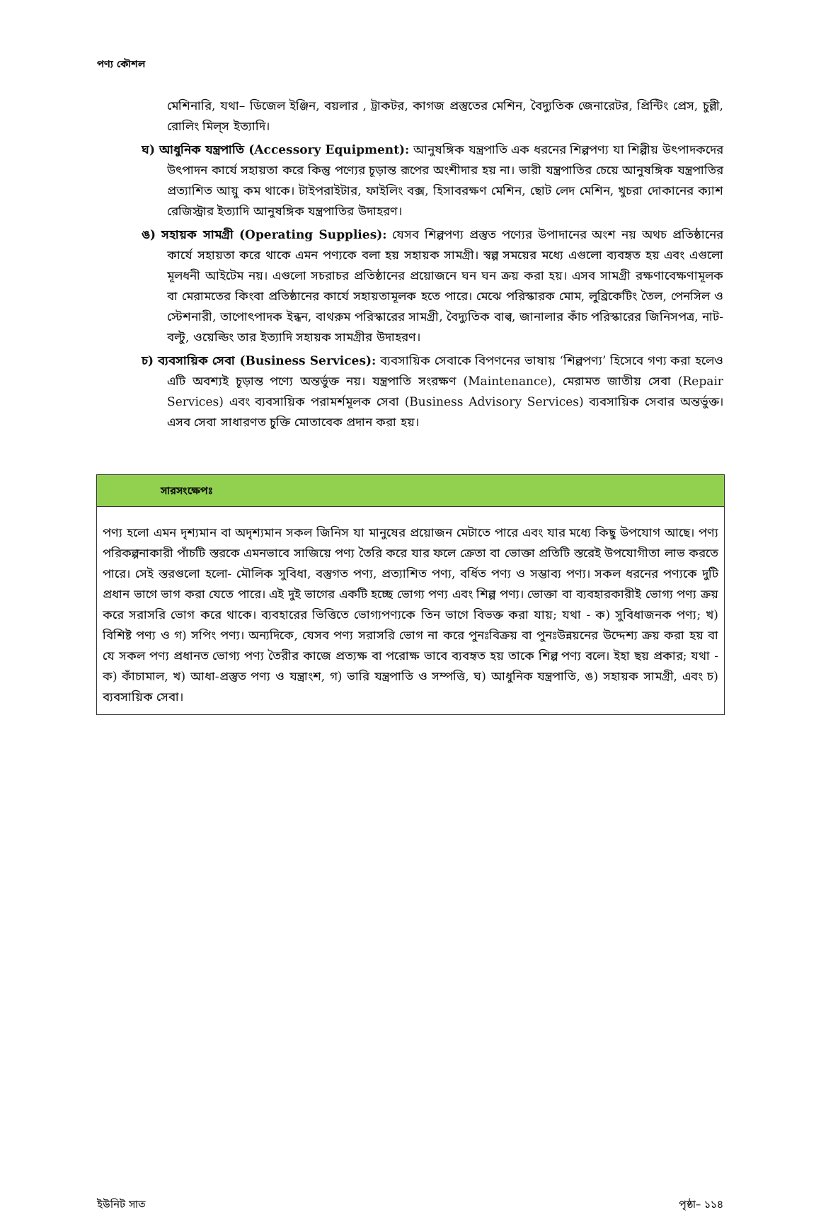পণ্য কৌশল
মেশিনারি, যথা– ডিজেল ইঞ্জিন, বয়লার , ট্রাকটর, কাগজ প্রস্তুতের মেশিন, বৈদ্যুতিক জেনারেটর, প্রিন্টিং প্রেস, চুল্লী, রোলিং মিল্‌স ইত্যাদি।
ঘ) আধুনিক যন্ত্রপাতি (Accessory Equipment): আনুষঙ্গিক যন্ত্রপাতি এক ধরনের শিল্পপণ্য যা শিল্পীয় উৎপাদকদের উৎপাদন কার্যে সহায়তা করে কিন্তু পণ্যের চূড়ান্ত রূপের অংশীদার হয় না। ভারী যন্ত্রপাতির চেয়ে আনুষঙ্গিক যন্ত্রপাতির প্রত্যাশিত আয়ু কম থাকে। টাইপরাইটার, ফাইলিং বক্স, হিসাবরক্ষণ মেশিন, ছোট লেদ মেশিন, খুচরা দোকানের ক্যাশ রেজিস্ট্রার ইত্যাদি আনুষঙ্গিক যন্ত্রপাতির উদাহরণ।
ঙ) সহায়ক সামগ্রী (Operating Supplies): যেসব শিল্পপণ্য প্রস্তুত পণ্যের উপাদানের অংশ নয় অথচ প্রতিষ্ঠানের কার্যে সহায়তা করে থাকে এমন পণ্যকে বলা হয় সহায়ক সামগ্রী। স্বল্প সময়ের মধ্যে এগুলো ব্যবহৃত হয় এবং এগুলো মূলধনী আইটেম নয়। এগুলো সচরাচর প্রতিষ্ঠানের প্রয়োজনে ঘন ঘন ক্রয় করা হয়। এসব সামগ্রী রক্ষণাবেক্ষণামূলক বা মেরামতের কিংবা প্রতিষ্ঠানের কার্যে সহায়তামূলক হতে পারে। মেঝে পরিস্কারক মোম, লুব্রিকেটিং তৈল, পেনসিল ও স্টেশনারী, তাপোৎপাদক ইন্ধন, বাথরুম পরিস্কারের সামগ্রী, বৈদ্যুতিক বাল্ব, জানালার কাঁচ পরিস্কারের জিনিসপত্র, নাট-বল্টু, ওয়েল্ডিং তার ইত্যাদি সহায়ক সামগ্রীর উদাহরণ।
চ) ব্যবসায়িক সেবা (Business Services): ব্যবসায়িক সেবাকে বিপণনের ভাষায় ‘শিল্পপণ্য’ হিসেবে গণ্য করা হলেও এটি অবশ্যই চূড়ান্ত পণ্যে অন্তর্ভুক্ত নয়। যন্ত্রপাতি সংরক্ষণ (Maintenance), মেরামত জাতীয় সেবা (Repair Services) এবং ব্যবসায়িক পরামর্শমূলক সেবা (Business Advisory Services) ব্যবসায়িক সেবার অন্তর্ভুক্ত। এসব সেবা সাধারণত চুক্তি মোতাবেক প্রদান করা হয়।
সারসংক্ষেপঃ
পণ্য হলো এমন দৃশ্যমান বা অদৃশ্যমান সকল জিনিস যা মানুষের প্রয়োজন মেটাতে পারে এবং যার মধ্যে কিছু উপযোগ আছে। পণ্য পরিকল্পনাকারী পাঁচটি স্তরকে এমনভাবে সাজিয়ে পণ্য তৈরি করে যার ফলে ক্রেতা বা ভোক্তা প্রতিটি স্তরেই উপযোগীতা লাভ করতে পারে। সেই স্তরগুলো হলো- মৌলিক সুবিধা, বস্তুগত পণ্য, প্রত্যাশিত পণ্য, বর্ধিত পণ্য ও সম্ভাব্য পণ্য। সকল ধরনের পণ্যকে দুটি প্রধান ভাগে ভাগ করা যেতে পারে। এই দুই ভাগের একটি হচ্ছে ভোগ্য পণ্য এবং শিল্প পণ্য। ভোক্তা বা ব্যবহারকারীই ভোগ্য পণ্য ক্রয় করে সরাসরি ভোগ করে থাকে। ব্যবহারের ভিত্তিতে ভোগ্যপণ্যকে তিন ভাগে বিভক্ত করা যায়; যথা - ক) সুবিধাজনক পণ্য; খ) বিশিষ্ট পণ্য ও গ) সপিং পণ্য। অন্যদিকে, যেসব পণ্য সরাসরি ভোগ না করে পুনঃবিক্রয় বা পুনঃউন্নয়নের উদ্দেশ্য ক্রয় করা হয় বা যে সকল পণ্য প্রধানত ভোগ্য পণ্য তৈরীর কাজে প্রত্যক্ষ বা পরোক্ষ ভাবে ব্যবহৃত হয় তাকে শিল্প পণ্য বলে। ইহা ছয় প্রকার; যথা - ক) কাঁচামাল, খ) আধা-প্রস্তুত পণ্য ও যন্ত্রাংশ, গ) ভারি যন্ত্রপাতি ও সম্পত্তি, ঘ) আধুনিক যন্ত্রপাতি, ঙ) সহায়ক সামগ্রী, এবং চ) ব্যবসায়িক সেবা।
ইউনিট সাত পৃষ্ঠা– ১১৪